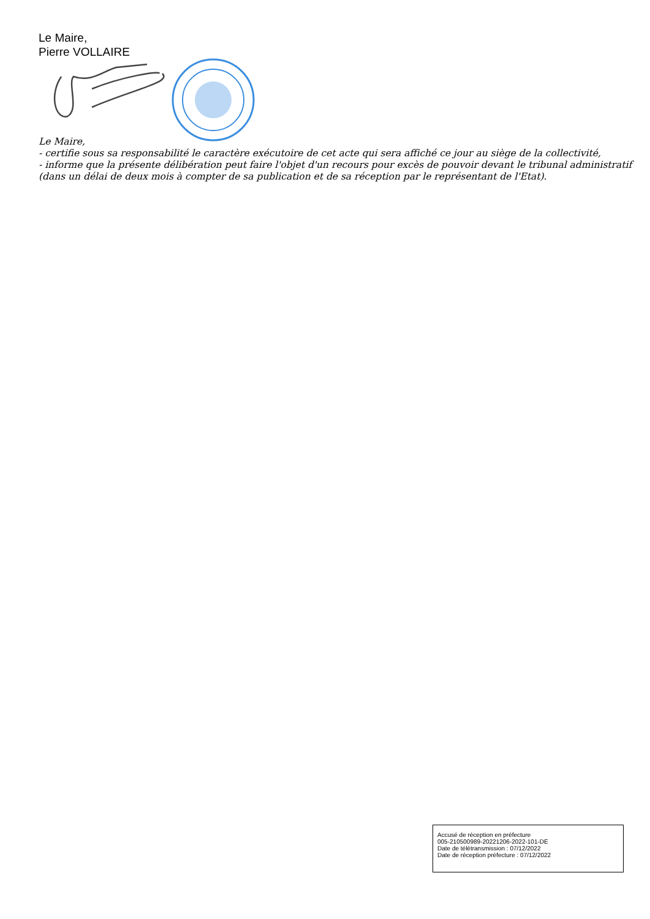Le Maire,
Pierre VOLLAIRE
Le Maire,
- certifie sous sa responsabilité le caractère exécutoire de cet acte qui sera affiché ce jour au siège de la collectivité,
- informe que la présente délibération peut faire l'objet d'un recours pour excès de pouvoir devant le tribunal administratif (dans un délai de deux mois à compter de sa publication et de sa réception par le représentant de l'Etat).
Accusé de réception en préfecture
005-210500989-20221206-2022-101-DE
Date de télétransmission : 07/12/2022
Date de réception préfecture : 07/12/2022